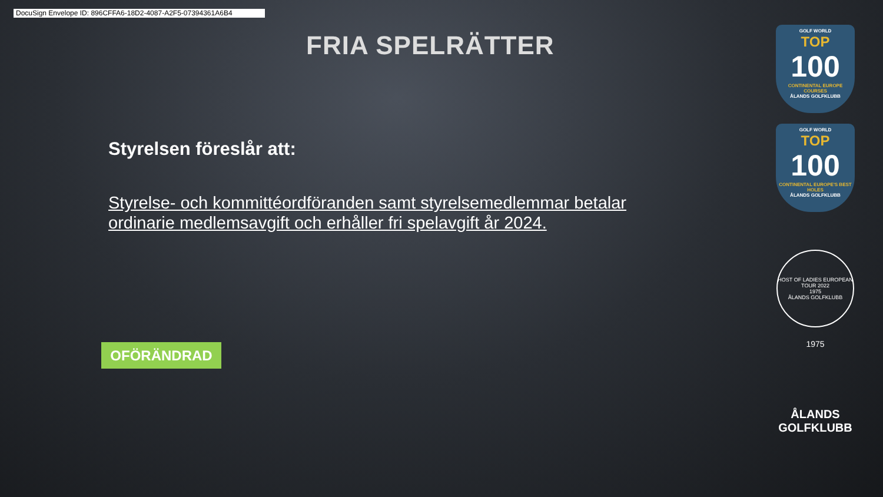DocuSign Envelope ID: 896CFFA6-18D2-4087-A2F5-07394361A6B4
FRIA SPELRÄTTER
Styrelsen föreslår att:
Styrelse- och kommittéordföranden samt styrelsemedlemmar betalar ordinarie medlemsavgift och erhåller fri spelavgift år 2024.
OFÖRÄNDRAD
GOLF WORLD
TOP
100
CONTINENTAL EUROPE COURSES
ÅLANDS GOLFKLUBB
GOLF WORLD
TOP
100
CONTINENTAL EUROPE'S BEST HOLES
ÅLANDS GOLFKLUBB
HOST OF LADIES EUROPEAN TOUR 2022
1975
ÅLANDS GOLFKLUBB
1975
ÅLANDS
GOLFKLUBB